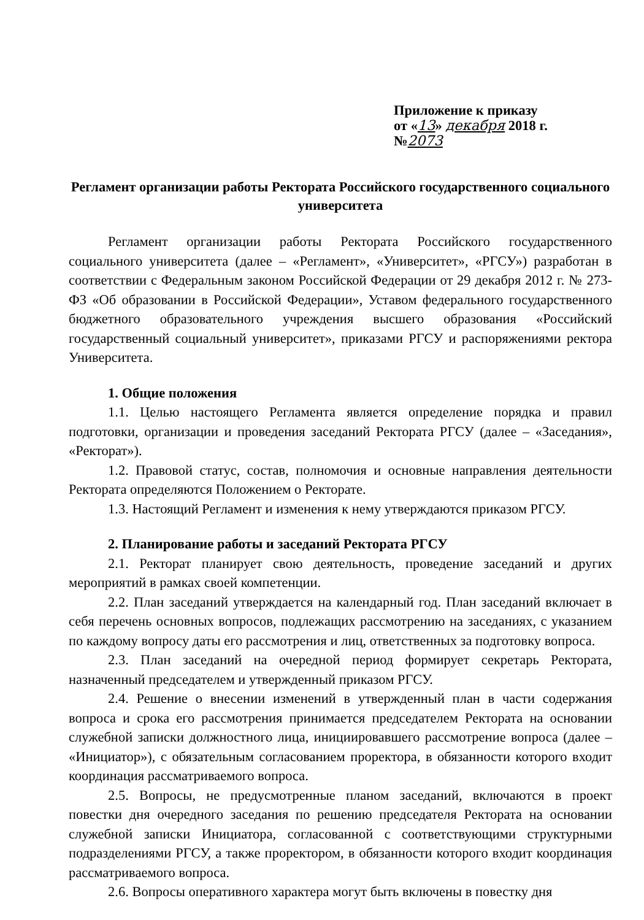Приложение к приказу
от «13» декабря 2018 г.
№2073
Регламент организации работы Ректората Российского государственного социального университета
Регламент организации работы Ректората Российского государственного социального университета (далее – «Регламент», «Университет», «РГСУ») разработан в соответствии с Федеральным законом Российской Федерации от 29 декабря 2012 г. № 273-ФЗ «Об образовании в Российской Федерации», Уставом федерального государственного бюджетного образовательного учреждения высшего образования «Российский государственный социальный университет», приказами РГСУ и распоряжениями ректора Университета.
1. Общие положения
1.1. Целью настоящего Регламента является определение порядка и правил подготовки, организации и проведения заседаний Ректората РГСУ (далее – «Заседания», «Ректорат»).
1.2. Правовой статус, состав, полномочия и основные направления деятельности Ректората определяются Положением о Ректорате.
1.3. Настоящий Регламент и изменения к нему утверждаются приказом РГСУ.
2. Планирование работы и заседаний Ректората РГСУ
2.1. Ректорат планирует свою деятельность, проведение заседаний и других мероприятий в рамках своей компетенции.
2.2. План заседаний утверждается на календарный год. План заседаний включает в себя перечень основных вопросов, подлежащих рассмотрению на заседаниях, с указанием по каждому вопросу даты его рассмотрения и лиц, ответственных за подготовку вопроса.
2.3. План заседаний на очередной период формирует секретарь Ректората, назначенный председателем и утвержденный приказом РГСУ.
2.4. Решение о внесении изменений в утвержденный план в части содержания вопроса и срока его рассмотрения принимается председателем Ректората на основании служебной записки должностного лица, инициировавшего рассмотрение вопроса (далее – «Инициатор»), с обязательным согласованием проректора, в обязанности которого входит координация рассматриваемого вопроса.
2.5. Вопросы, не предусмотренные планом заседаний, включаются в проект повестки дня очередного заседания по решению председателя Ректората на основании служебной записки Инициатора, согласованной с соответствующими структурными подразделениями РГСУ, а также проректором, в обязанности которого входит координация рассматриваемого вопроса.
2.6. Вопросы оперативного характера могут быть включены в повестку дня